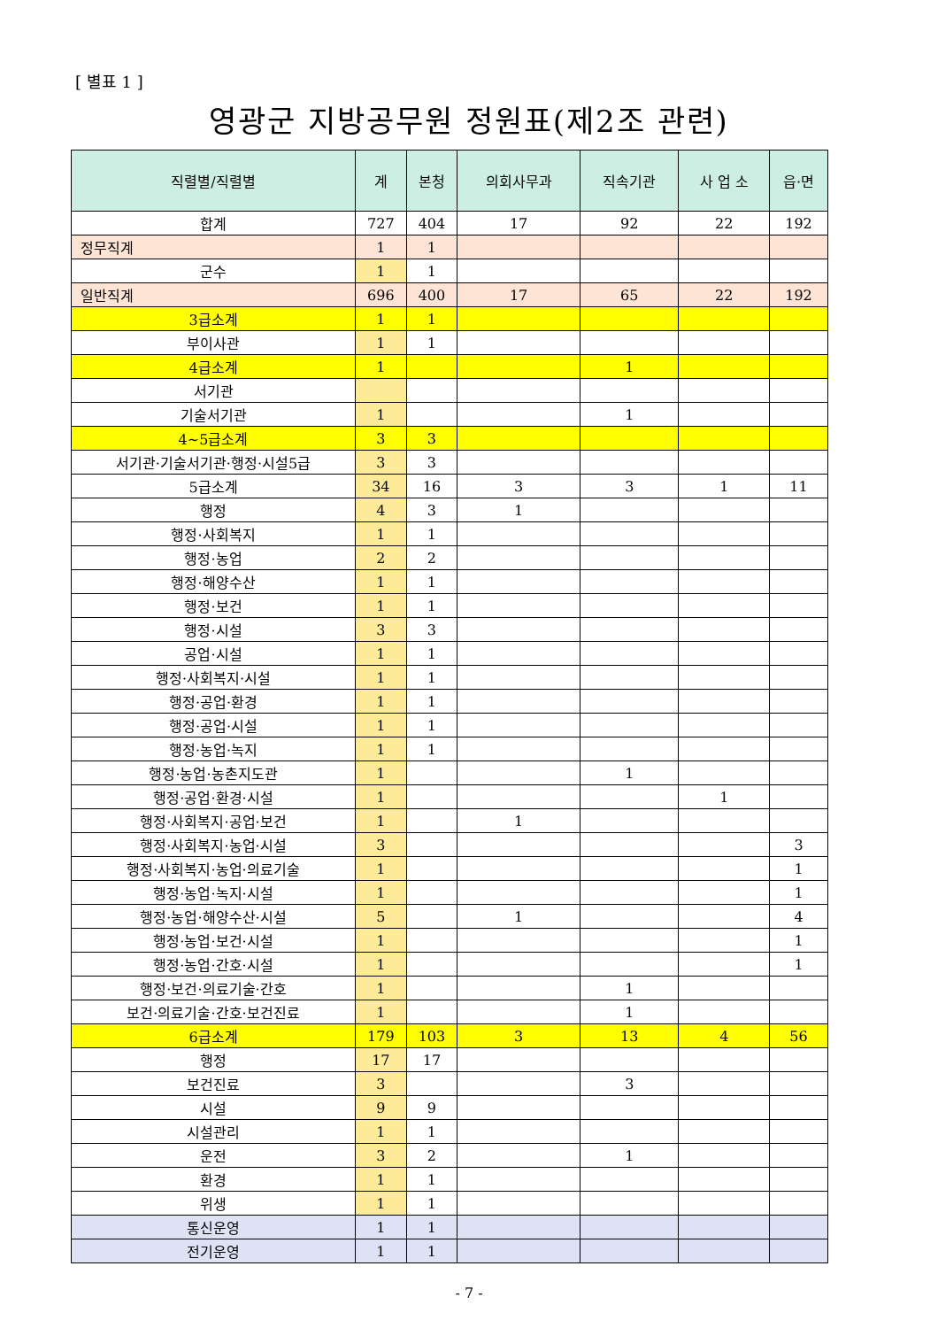[ 별표 1 ]
영광군 지방공무원 정원표(제2조 관련)
| 직렬별/직렬별 | 계 | 본청 | 의회사무과 | 직속기관 | 사 업 소 | 읍·면 |
| --- | --- | --- | --- | --- | --- | --- |
| 합계 | 727 | 404 | 17 | 92 | 22 | 192 |
| 정무직계 | 1 | 1 | | | | |
| 군수 | 1 | 1 | | | | |
| 일반직계 | 696 | 400 | 17 | 65 | 22 | 192 |
| 3급소계 | 1 | 1 | | | | |
| 부이사관 | 1 | 1 | | | | |
| 4급소계 | 1 | | | 1 | | |
| 서기관 | | | | | | |
| 기술서기관 | 1 | | | 1 | | |
| 4~5급소계 | 3 | 3 | | | | |
| 서기관·기술서기관·행정·시설5급 | 3 | 3 | | | | |
| 5급소계 | 34 | 16 | 3 | 3 | 1 | 11 |
| 행정 | 4 | 3 | 1 | | | |
| 행정·사회복지 | 1 | 1 | | | | |
| 행정·농업 | 2 | 2 | | | | |
| 행정·해양수산 | 1 | 1 | | | | |
| 행정·보건 | 1 | 1 | | | | |
| 행정·시설 | 3 | 3 | | | | |
| 공업·시설 | 1 | 1 | | | | |
| 행정·사회복지·시설 | 1 | 1 | | | | |
| 행정·공업·환경 | 1 | 1 | | | | |
| 행정·공업·시설 | 1 | 1 | | | | |
| 행정·농업·녹지 | 1 | 1 | | | | |
| 행정·농업·농촌지도관 | 1 | | | 1 | | |
| 행정·공업·환경·시설 | 1 | | | | 1 | |
| 행정·사회복지·공업·보건 | 1 | | 1 | | | |
| 행정·사회복지·농업·시설 | 3 | | | | | 3 |
| 행정·사회복지·농업·의료기술 | 1 | | | | | 1 |
| 행정·농업·녹지·시설 | 1 | | | | | 1 |
| 행정·농업·해양수산·시설 | 5 | | 1 | | | 4 |
| 행정·농업·보건·시설 | 1 | | | | | 1 |
| 행정·농업·간호·시설 | 1 | | | | | 1 |
| 행정·보건·의료기술·간호 | 1 | | | 1 | | |
| 보건·의료기술·간호·보건진료 | 1 | | | 1 | | |
| 6급소계 | 179 | 103 | 3 | 13 | 4 | 56 |
| 행정 | 17 | 17 | | | | |
| 보건진료 | 3 | | | 3 | | |
| 시설 | 9 | 9 | | | | |
| 시설관리 | 1 | 1 | | | | |
| 운전 | 3 | 2 | | 1 | | |
| 환경 | 1 | 1 | | | | |
| 위생 | 1 | 1 | | | | |
| 통신운영 | 1 | 1 | | | | |
| 전기운영 | 1 | 1 | | | | |
- 7 -